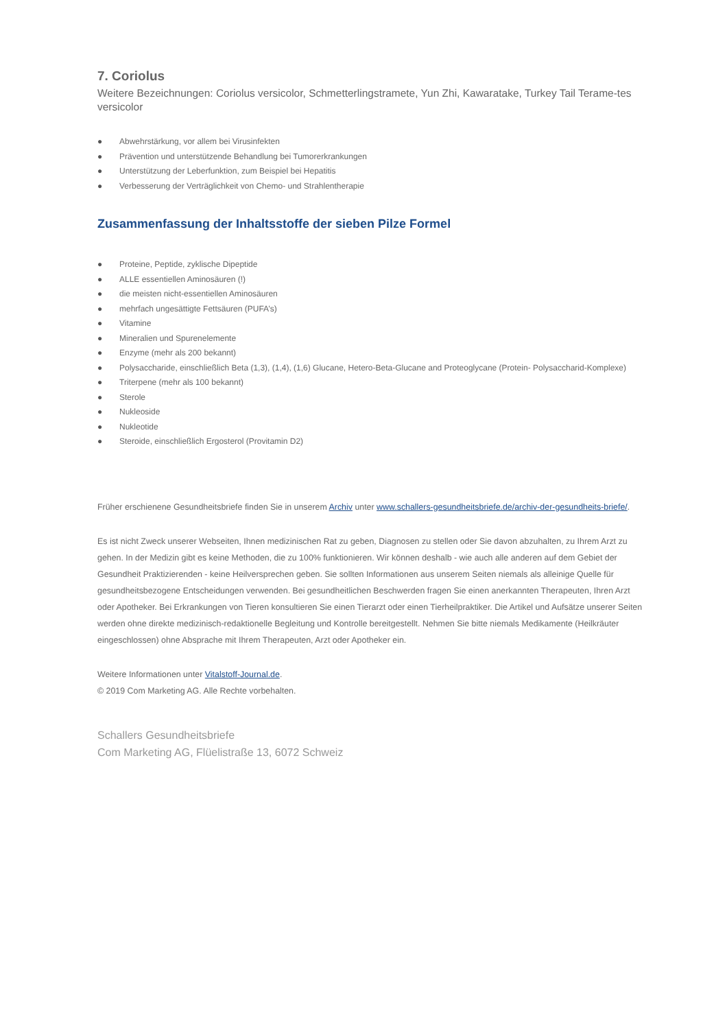7. Coriolus
Weitere Bezeichnungen: Coriolus versicolor, Schmetterlingstramete, Yun Zhi, Kawaratake, Turkey Tail Terame-tes versicolor
● Abwehrstärkung, vor allem bei Virusinfekten
● Prävention und unterstützende Behandlung bei Tumorerkrankungen
● Unterstützung der Leberfunktion, zum Beispiel bei Hepatitis
● Verbesserung der Verträglichkeit von Chemo- und Strahlentherapie
Zusammenfassung der Inhaltsstoffe der sieben Pilze Formel
● Proteine, Peptide, zyklische Dipeptide
● ALLE essentiellen Aminosäuren (!)
● die meisten nicht-essentiellen Aminosäuren
● mehrfach ungesättigte Fettsäuren (PUFA’s)
● Vitamine
● Mineralien und Spurenelemente
● Enzyme (mehr als 200 bekannt)
● Polysaccharide, einschließlich Beta (1,3), (1,4), (1,6) Glucane, Hetero-Beta-Glucane and Proteoglycane (Protein- Polysaccharid-Komplexe)
● Triterpene (mehr als 100 bekannt)
● Sterole
● Nukleoside
● Nukleotide
● Steroide, einschließlich Ergosterol (Provitamin D2)
Früher erschienene Gesundheitsbriefe finden Sie in unserem Archiv unter www.schallers-gesundheitsbriefe.de/archiv-der-gesundheits-briefe/.
Es ist nicht Zweck unserer Webseiten, Ihnen medizinischen Rat zu geben, Diagnosen zu stellen oder Sie davon abzuhalten, zu Ihrem Arzt zu gehen. In der Medizin gibt es keine Methoden, die zu 100% funktionieren. Wir können deshalb - wie auch alle anderen auf dem Gebiet der Gesundheit Praktizierenden - keine Heilversprechen geben. Sie sollten Informationen aus unserem Seiten niemals als alleinige Quelle für gesundheitsbezogene Entscheidungen verwenden. Bei gesundheitlichen Beschwerden fragen Sie einen anerkannten Therapeuten, Ihren Arzt oder Apotheker. Bei Erkrankungen von Tieren konsultieren Sie einen Tierarzt oder einen Tierheilpraktiker. Die Artikel und Aufsätze unserer Seiten werden ohne direkte medizinisch-redaktionelle Begleitung und Kontrolle bereitgestellt. Nehmen Sie bitte niemals Medikamente (Heilkräuter eingeschlossen) ohne Absprache mit Ihrem Therapeuten, Arzt oder Apotheker ein.
Weitere Informationen unter Vitalstoff-Journal.de.
© 2019 Com Marketing AG. Alle Rechte vorbehalten.
Schallers Gesundheitsbriefe
Com Marketing AG, Flüelistraße 13, 6072 Schweiz